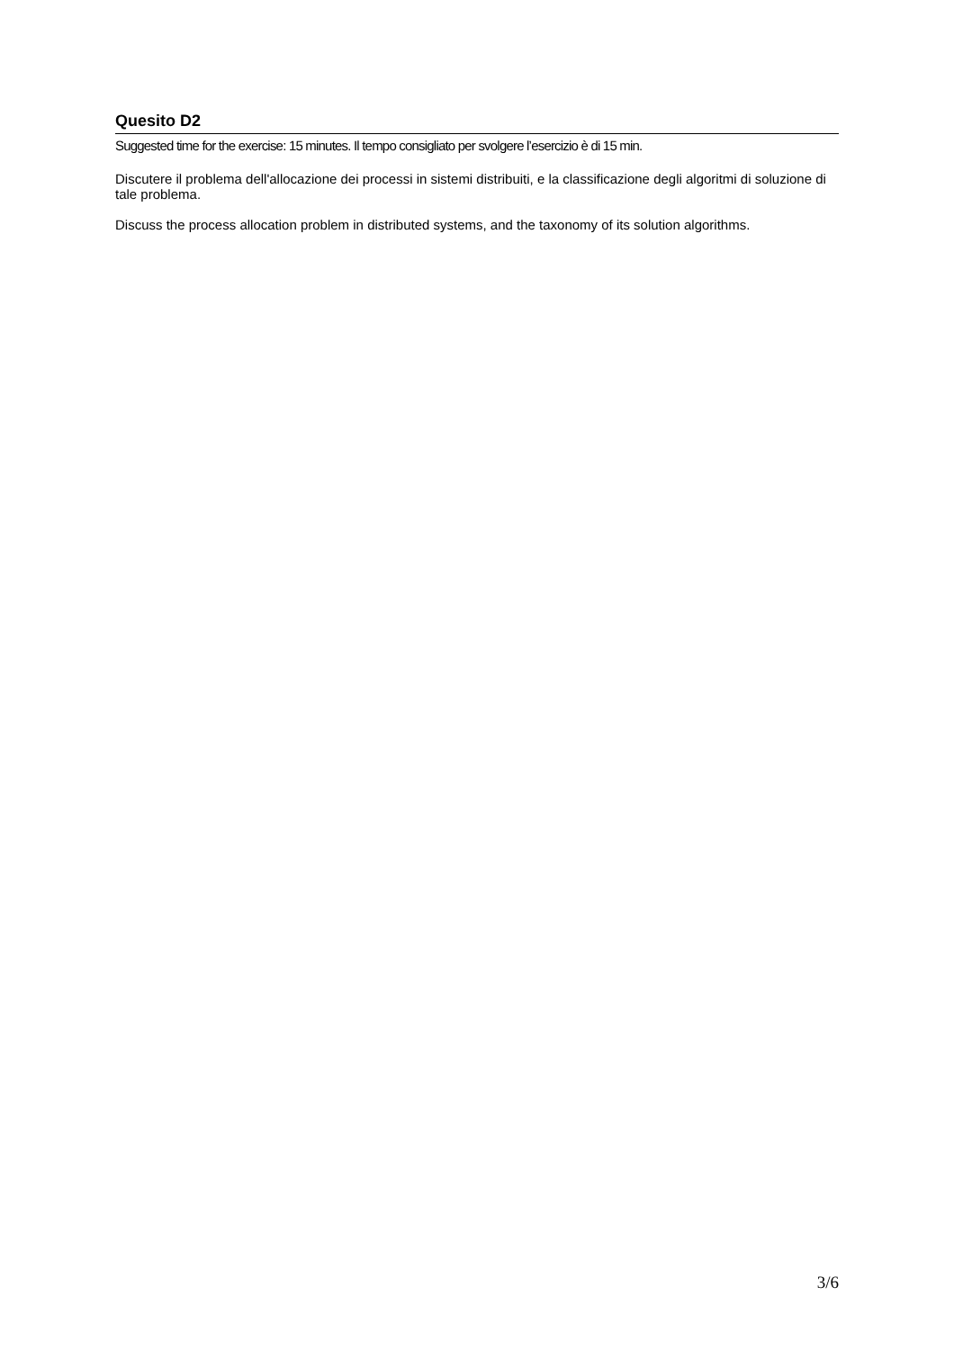Quesito D2
Suggested time for the exercise: 15 minutes. Il tempo consigliato per svolgere l’esercizio è di 15 min.
Discutere il problema dell'allocazione dei processi in sistemi distribuiti, e la classificazione degli algoritmi di soluzione di tale problema.
Discuss the process allocation problem in distributed systems, and the taxonomy of its solution algorithms.
3/6